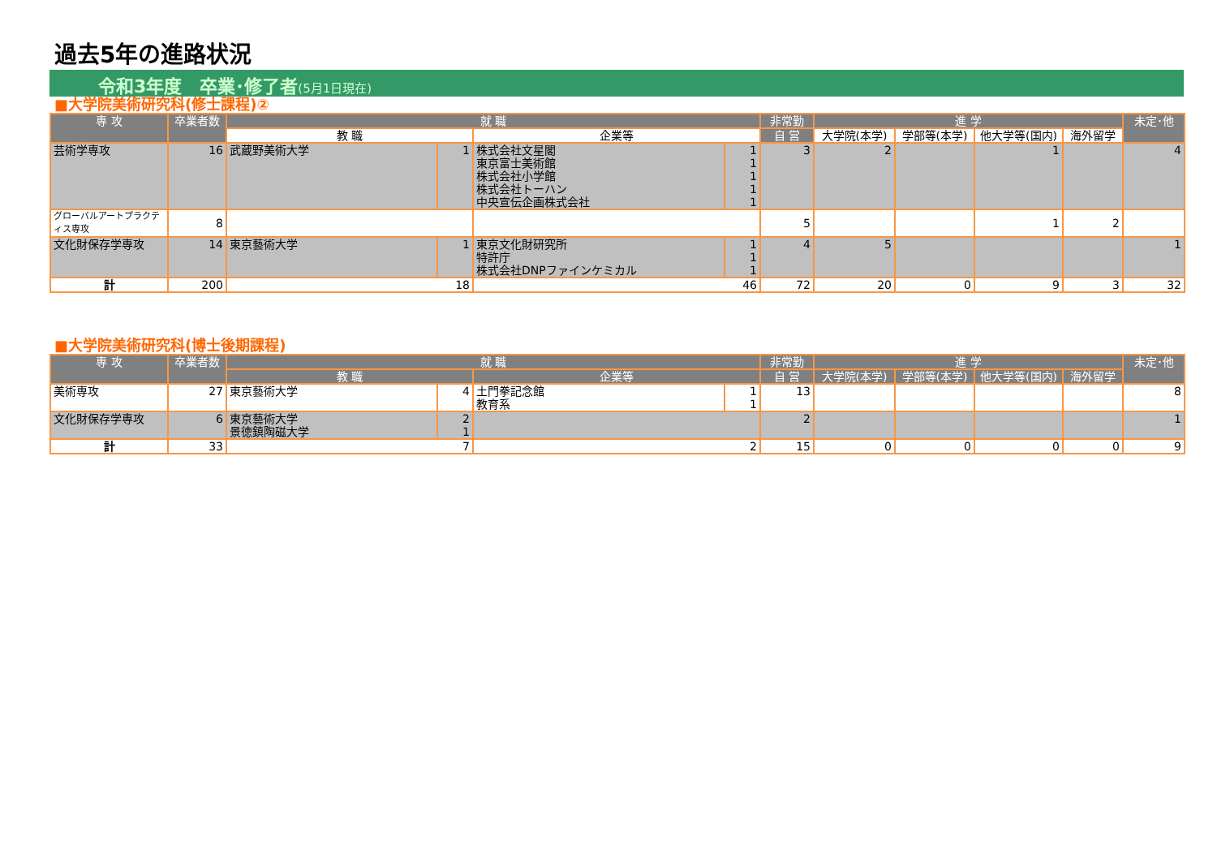過去5年の進路状況
令和3年度　卒業･修了者(5月1日現在)
■大学院美術研究科(修士課程)②
| 専 攻 | 卒業者数 | 就 職 | | | | 非常勤 | 進 学 | | | | 未定･他 |
| --- | --- | --- | --- | --- | --- | --- | --- | --- | --- | --- | --- |
| | | 教 職 | | 企業等 | | 自 営 | 大学院(本学) | 学部等(本学) | 他大学等(国内) | 海外留学 | |
| 芸術学専攻 | 16 | 武蔵野美術大学 | 1 | 株式会社文星閣 | 1 | 3 | 2 | | 1 | | 4 |
| | | | | 東京富士美術館 | 1 | | | | | | |
| | | | | 株式会社小学館 | 1 | | | | | | |
| | | | | 株式会社トーハン | 1 | | | | | | |
| | | | | 中央宣伝企画株式会社 | 1 | | | | | | |
| グローバルアートプラクティス専攻 | 8 | | | | | 5 | | | 1 | 2 | |
| 文化財保存学専攻 | 14 | 東京藝術大学 | 1 | 東京文化財研究所 | 1 | 4 | 5 | | | | 1 |
| | | | | 特許庁 | 1 | | | | | | |
| | | | | 株式会社DNPファインケミカル | 1 | | | | | | |
| 計 | 200 | 18 | | 46 | | 72 | 20 | 0 | 9 | 3 | 32 |
■大学院美術研究科(博士後期課程)
| 専 攻 | 卒業者数 | 就 職 | | | | 非常勤 | 進 学 | | | | 未定･他 |
| --- | --- | --- | --- | --- | --- | --- | --- | --- | --- | --- | --- |
| | | 教 職 | | 企業等 | | 自 営 | 大学院(本学) | 学部等(本学) | 他大学等(国内) | 海外留学 | |
| 美術専攻 | 27 | 東京藝術大学 | 4 | 土門拳記念館 | 1 | 13 | | | | | 8 |
| | | | | 教育系 | 1 | | | | | | |
| 文化財保存学専攻 | 6 | 東京藝術大学 | 2 | | | 2 | | | | | 1 |
| | | 景徳鎮陶磁大学 | 1 | | | | | | | | |
| 計 | 33 | 7 | | 2 | | 15 | 0 | 0 | 0 | 0 | 9 |